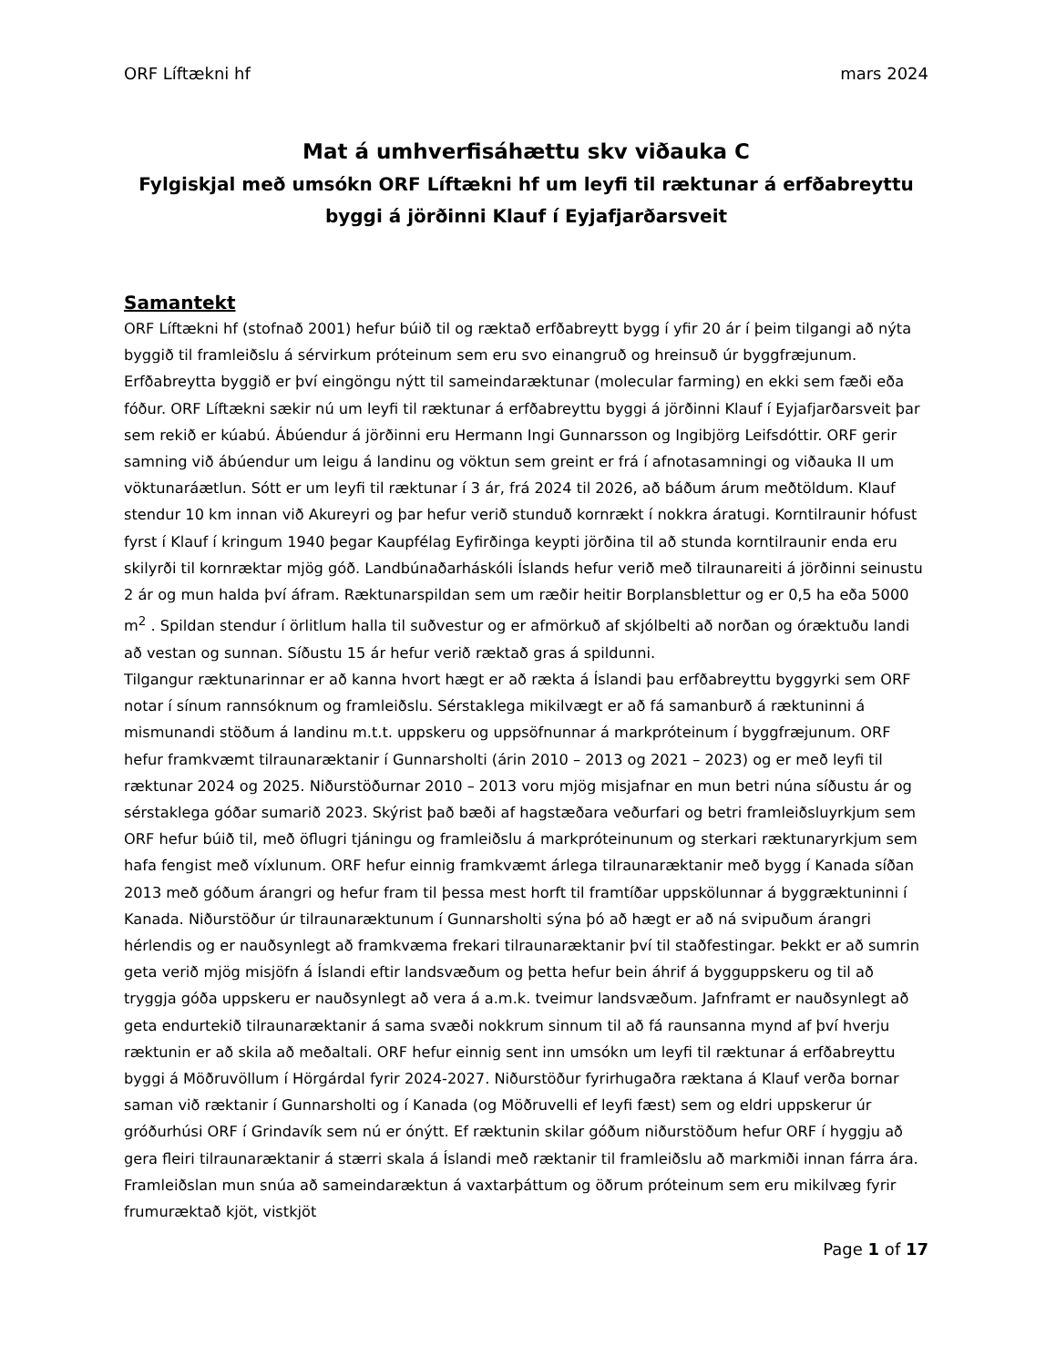ORF Líftækni hf mars 2024
Mat á umhverfisáhættu skv viðauka C
Fylgiskjal með umsókn ORF Líftækni hf um leyfi til ræktunar á erfðabreyttu byggi á jörðinni Klauf í Eyjafjarðarsveit
Samantekt
ORF Líftækni hf (stofnað 2001) hefur búið til og ræktað erfðabreytt bygg í yfir 20 ár í þeim tilgangi að nýta byggið til framleiðslu á sérvirkum próteinum sem eru svo einangruð og hreinsuð úr byggfræjunum. Erfðabreytta byggið er því eingöngu nýtt til sameindaræktunar (molecular farming) en ekki sem fæði eða fóður. ORF Líftækni sækir nú um leyfi til ræktunar á erfðabreyttu byggi á jörðinni Klauf í Eyjafjarðarsveit þar sem rekið er kúabú. Ábúendur á jörðinni eru Hermann Ingi Gunnarsson og Ingibjörg Leifsdóttir. ORF gerir samning við ábúendur um leigu á landinu og vöktun sem greint er frá í afnotasamningi og viðauka II um vöktunaráætlun. Sótt er um leyfi til ræktunar í 3 ár, frá 2024 til 2026, að báðum árum meðtöldum. Klauf stendur 10 km innan við Akureyri og þar hefur verið stunduð kornrækt í nokkra áratugi. Korntilraunir hófust fyrst í Klauf í kringum 1940 þegar Kaupfélag Eyfirðinga keypti jörðina til að stunda korntilraunir enda eru skilyrði til kornræktar mjög góð. Landbúnaðarháskóli Íslands hefur verið með tilraunareiti á jörðinni seinustu 2 ár og mun halda því áfram. Ræktunarspildan sem um ræðir heitir Borplansblettur og er 0,5 ha eða 5000 m<sup>2</sup> . Spildan stendur í örlitlum halla til suðvestur og er afmörkuð af skjólbelti að norðan og óræktuðu landi að vestan og sunnan. Síðustu 15 ár hefur verið ræktað gras á spildunni.
Tilgangur ræktunarinnar er að kanna hvort hægt er að rækta á Íslandi þau erfðabreyttu byggyrki sem ORF notar í sínum rannsóknum og framleiðslu. Sérstaklega mikilvægt er að fá samanburð á ræktuninni á mismunandi stöðum á landinu m.t.t. uppskeru og uppsöfnunnar á markpróteinum í byggfræjunum. ORF hefur framkvæmt tilraunaræktanir í Gunnarsholti (árin 2010 – 2013 og 2021 – 2023) og er með leyfi til ræktunar 2024 og 2025. Niðurstöðurnar 2010 – 2013 voru mjög misjafnar en mun betri núna síðustu ár og sérstaklega góðar sumarið 2023. Skýrist það bæði af hagstæðara veðurfari og betri framleiðsluyrkjum sem ORF hefur búið til, með öflugri tjáningu og framleiðslu á markpróteinunum og sterkari ræktunaryrkjum sem hafa fengist með víxlunum. ORF hefur einnig framkvæmt árlega tilraunaræktanir með bygg í Kanada síðan 2013 með góðum árangri og hefur fram til þessa mest horft til framtíðar uppskölunnar á byggræktuninni í Kanada. Niðurstöður úr tilraunaræktunum í Gunnarsholti sýna þó að hægt er að ná svipuðum árangri hérlendis og er nauðsynlegt að framkvæma frekari tilraunaræktanir því til staðfestingar. Þekkt er að sumrin geta verið mjög misjöfn á Íslandi eftir landsvæðum og þetta hefur bein áhrif á bygguppskeru og til að tryggja góða uppskeru er nauðsynlegt að vera á a.m.k. tveimur landsvæðum. Jafnframt er nauðsynlegt að geta endurtekið tilraunaræktanir á sama svæði nokkrum sinnum til að fá raunsanna mynd af því hverju ræktunin er að skila að meðaltali. ORF hefur einnig sent inn umsókn um leyfi til ræktunar á erfðabreyttu byggi á Möðruvöllum í Hörgárdal fyrir 2024-2027. Niðurstöður fyrirhugaðra ræktana á Klauf verða bornar saman við ræktanir í Gunnarsholti og í Kanada (og Möðruvelli ef leyfi fæst) sem og eldri uppskerur úr gróðurhúsi ORF í Grindavík sem nú er ónýtt. Ef ræktunin skilar góðum niðurstöðum hefur ORF í hyggju að gera fleiri tilraunaræktanir á stærri skala á Íslandi með ræktanir til framleiðslu að markmiði innan fárra ára. Framleiðslan mun snúa að sameindaræktun á vaxtarþáttum og öðrum próteinum sem eru mikilvæg fyrir frumuræktað kjöt, vistkjöt
Page 1 of 17